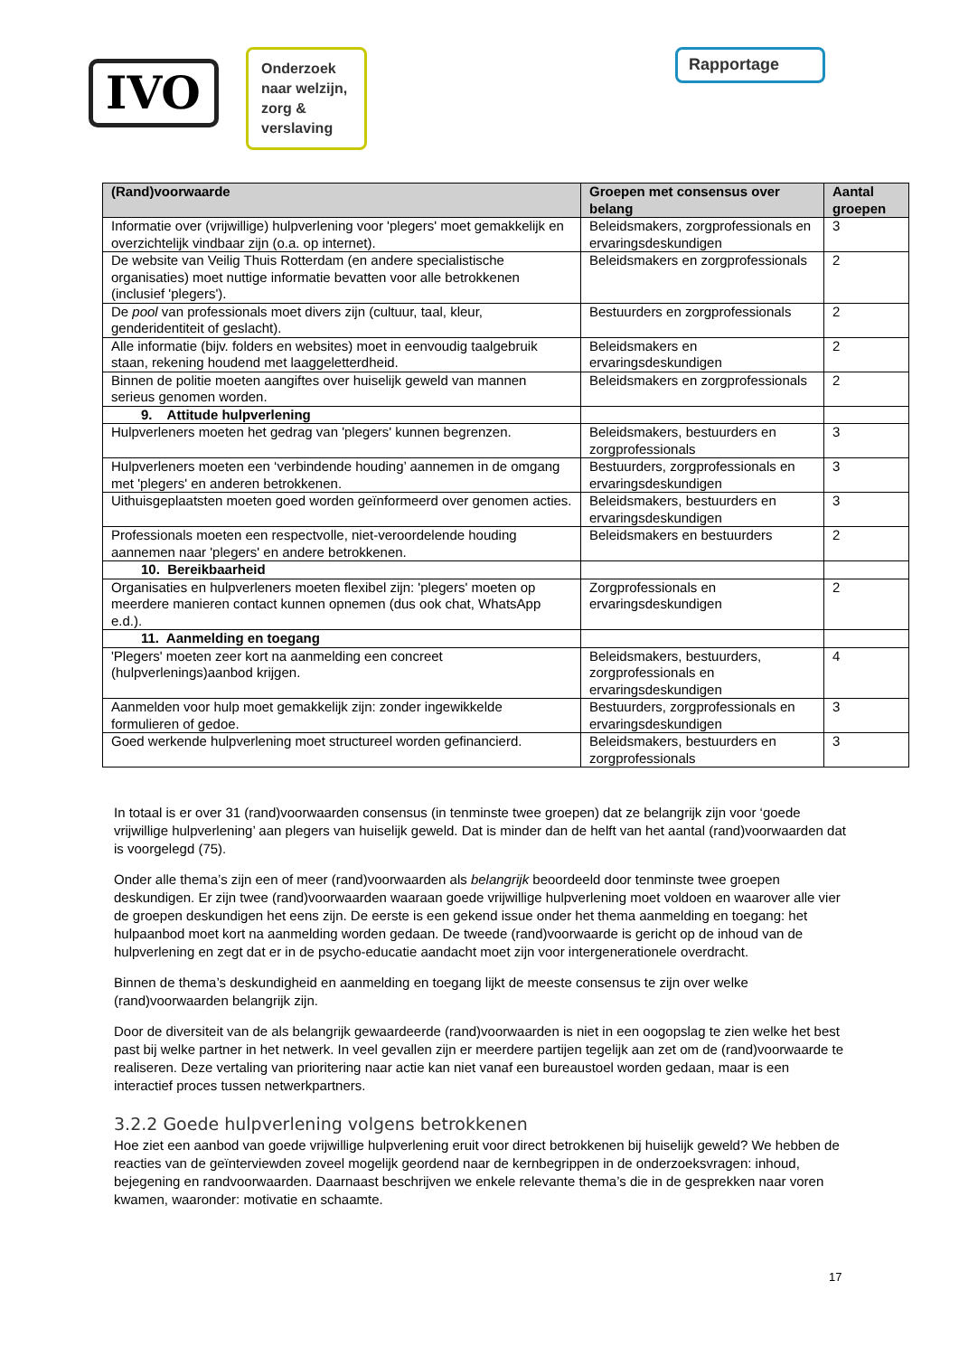IVO
Onderzoek naar welzijn, zorg & verslaving
Rapportage
| (Rand)voorwaarde | Groepen met consensus over belang | Aantal groepen |
| --- | --- | --- |
| Informatie over (vrijwillige) hulpverlening voor 'plegers' moet gemakkelijk en overzichtelijk vindbaar zijn (o.a. op internet). | Beleidsmakers, zorgprofessionals en ervaringsdeskundigen | 3 |
| De website van Veilig Thuis Rotterdam (en andere specialistische organisaties) moet nuttige informatie bevatten voor alle betrokkenen (inclusief 'plegers'). | Beleidsmakers en zorgprofessionals | 2 |
| De pool van professionals moet divers zijn (cultuur, taal, kleur, genderidentiteit of geslacht). | Bestuurders en zorgprofessionals | 2 |
| Alle informatie (bijv. folders en websites) moet in eenvoudig taalgebruik staan, rekening houdend met laaggeletterdheid. | Beleidsmakers en ervaringsdeskundigen | 2 |
| Binnen de politie moeten aangiftes over huiselijk geweld van mannen serieus genomen worden. | Beleidsmakers en zorgprofessionals | 2 |
| 9. Attitude hulpverlening | | |
| Hulpverleners moeten het gedrag van 'plegers' kunnen begrenzen. | Beleidsmakers, bestuurders en zorgprofessionals | 3 |
| Hulpverleners moeten een ‘verbindende houding’ aannemen in de omgang met 'plegers' en anderen betrokkenen. | Bestuurders, zorgprofessionals en ervaringsdeskundigen | 3 |
| Uithuisgeplaatsten moeten goed worden geïnformeerd over genomen acties. | Beleidsmakers, bestuurders en ervaringsdeskundigen | 3 |
| Professionals moeten een respectvolle, niet-veroordelende houding aannemen naar 'plegers' en andere betrokkenen. | Beleidsmakers en bestuurders | 2 |
| 10. Bereikbaarheid | | |
| Organisaties en hulpverleners moeten flexibel zijn: 'plegers' moeten op meerdere manieren contact kunnen opnemen (dus ook chat, WhatsApp e.d.). | Zorgprofessionals en ervaringsdeskundigen | 2 |
| 11. Aanmelding en toegang | | |
| 'Plegers' moeten zeer kort na aanmelding een concreet (hulpverlenings)aanbod krijgen. | Beleidsmakers, bestuurders, zorgprofessionals en ervaringsdeskundigen | 4 |
| Aanmelden voor hulp moet gemakkelijk zijn: zonder ingewikkelde formulieren of gedoe. | Bestuurders, zorgprofessionals en ervaringsdeskundigen | 3 |
| Goed werkende hulpverlening moet structureel worden gefinancierd. | Beleidsmakers, bestuurders en zorgprofessionals | 3 |
In totaal is er over 31 (rand)voorwaarden consensus (in tenminste twee groepen) dat ze belangrijk zijn voor ‘goede vrijwillige hulpverlening’ aan plegers van huiselijk geweld. Dat is minder dan de helft van het aantal (rand)voorwaarden dat is voorgelegd (75).
Onder alle thema’s zijn een of meer (rand)voorwaarden als belangrijk beoordeeld door tenminste twee groepen deskundigen. Er zijn twee (rand)voorwaarden waaraan goede vrijwillige hulpverlening moet voldoen en waarover alle vier de groepen deskundigen het eens zijn. De eerste is een gekend issue onder het thema aanmelding en toegang: het hulpaanbod moet kort na aanmelding worden gedaan. De tweede (rand)voorwaarde is gericht op de inhoud van de hulpverlening en zegt dat er in de psycho-educatie aandacht moet zijn voor intergenerationele overdracht.
Binnen de thema’s deskundigheid en aanmelding en toegang lijkt de meeste consensus te zijn over welke (rand)voorwaarden belangrijk zijn.
Door de diversiteit van de als belangrijk gewaardeerde (rand)voorwaarden is niet in een oogopslag te zien welke het best past bij welke partner in het netwerk. In veel gevallen zijn er meerdere partijen tegelijk aan zet om de (rand)voorwaarde te realiseren. Deze vertaling van prioritering naar actie kan niet vanaf een bureaustoel worden gedaan, maar is een interactief proces tussen netwerkpartners.
3.2.2 Goede hulpverlening volgens betrokkenen
Hoe ziet een aanbod van goede vrijwillige hulpverlening eruit voor direct betrokkenen bij huiselijk geweld? We hebben de reacties van de geïnterviewden zoveel mogelijk geordend naar de kernbegrippen in de onderzoeksvragen: inhoud, bejegening en randvoorwaarden. Daarnaast beschrijven we enkele relevante thema’s die in de gesprekken naar voren kwamen, waaronder: motivatie en schaamte.
17